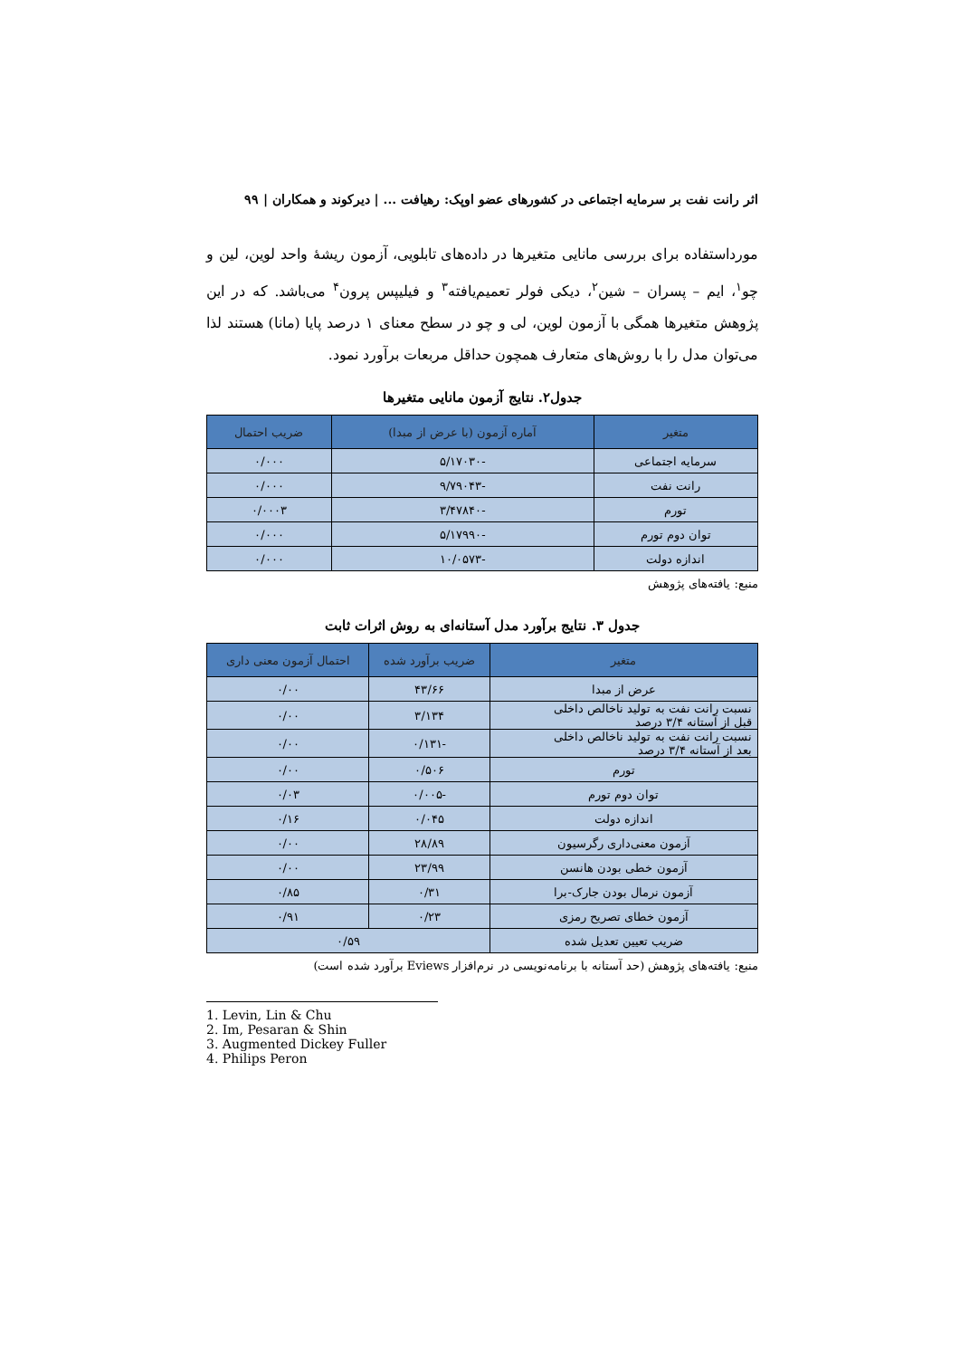اثر رانت نفت بر سرمایه اجتماعی در کشورهای عضو اوپک: رهیافت ... | دیرکوند و همکاران | ۹۹
مورداستفاده برای بررسی مانایی متغیرها در داده‌های تابلویی، آزمون ریشهٔ واحد لوین، لین و چو<sup>۱</sup>، ایم – پسران – شین<sup>۲</sup>، دیکی فولر تعمیم‌یافته<sup>۳</sup> و فیلیپس پرون<sup>۴</sup> می‌باشد. که در این پژوهش متغیرها همگی با آزمون لوین، لی و چو در سطح معنای ۱ درصد پایا (مانا) هستند لذا می‌توان مدل را با روش‌های متعارف همچون حداقل مربعات برآورد نمود.
جدول۲. نتایج آزمون مانایی متغیرها
| متغیر | آماره آزمون (با عرض از مبدا) | ضریب احتمال |
| --- | --- | --- |
| سرمایه اجتماعی | -۵/۱۷۰۳۰ | ۰/۰۰۰ |
| رانت نفت | -۹/۷۹۰۴۳ | ۰/۰۰۰ |
| تورم | -۳/۴۷۸۴۰ | ۰/۰۰۰۳ |
| توان دوم تورم | -۵/۱۷۹۹۰ | ۰/۰۰۰ |
| اندازه دولت | -۱۰/۰۵۷۳ | ۰/۰۰۰ |
منبع: یافته‌های پژوهش
جدول ۳. نتایج برآورد مدل آستانه‌ای به روش اثرات ثابت
| متغیر | ضریب برآورد شده | احتمال آزمون معنی داری |
| --- | --- | --- |
| عرض از مبدا | ۴۳/۶۶ | ۰/۰۰ |
| نسبت رانت نفت به تولید ناخالص داخلی قبل از آستانه ۳/۴ درصد | ۳/۱۳۴ | ۰/۰۰ |
| نسبت رانت نفت به تولید ناخالص داخلی بعد از آستانه ۳/۴ درصد | -۰/۱۳۱ | ۰/۰۰ |
| تورم | ۰/۵۰۶ | ۰/۰۰ |
| توان دوم تورم | -۰/۰۰۵ | ۰/۰۳ |
| اندازه دولت | ۰/۰۴۵ | ۰/۱۶ |
| آزمون معنی‌داری رگرسیون | ۲۸/۸۹ | ۰/۰۰ |
| آزمون خطی بودن هانسن | ۲۳/۹۹ | ۰/۰۰ |
| آزمون نرمال بودن جارک-برا | ۰/۳۱ | ۰/۸۵ |
| آزمون خطای تصریح رمزی | ۰/۲۳ | ۰/۹۱ |
| ضریب تعیین تعدیل شده | ۰/۵۹ | |
منبع: یافته‌های پژوهش (حد آستانه با برنامه‌نویسی در نرم‌افزار Eviews برآورد شده است)
1. Levin, Lin & Chu
2. Im, Pesaran & Shin
3. Augmented Dickey Fuller
4. Philips Peron